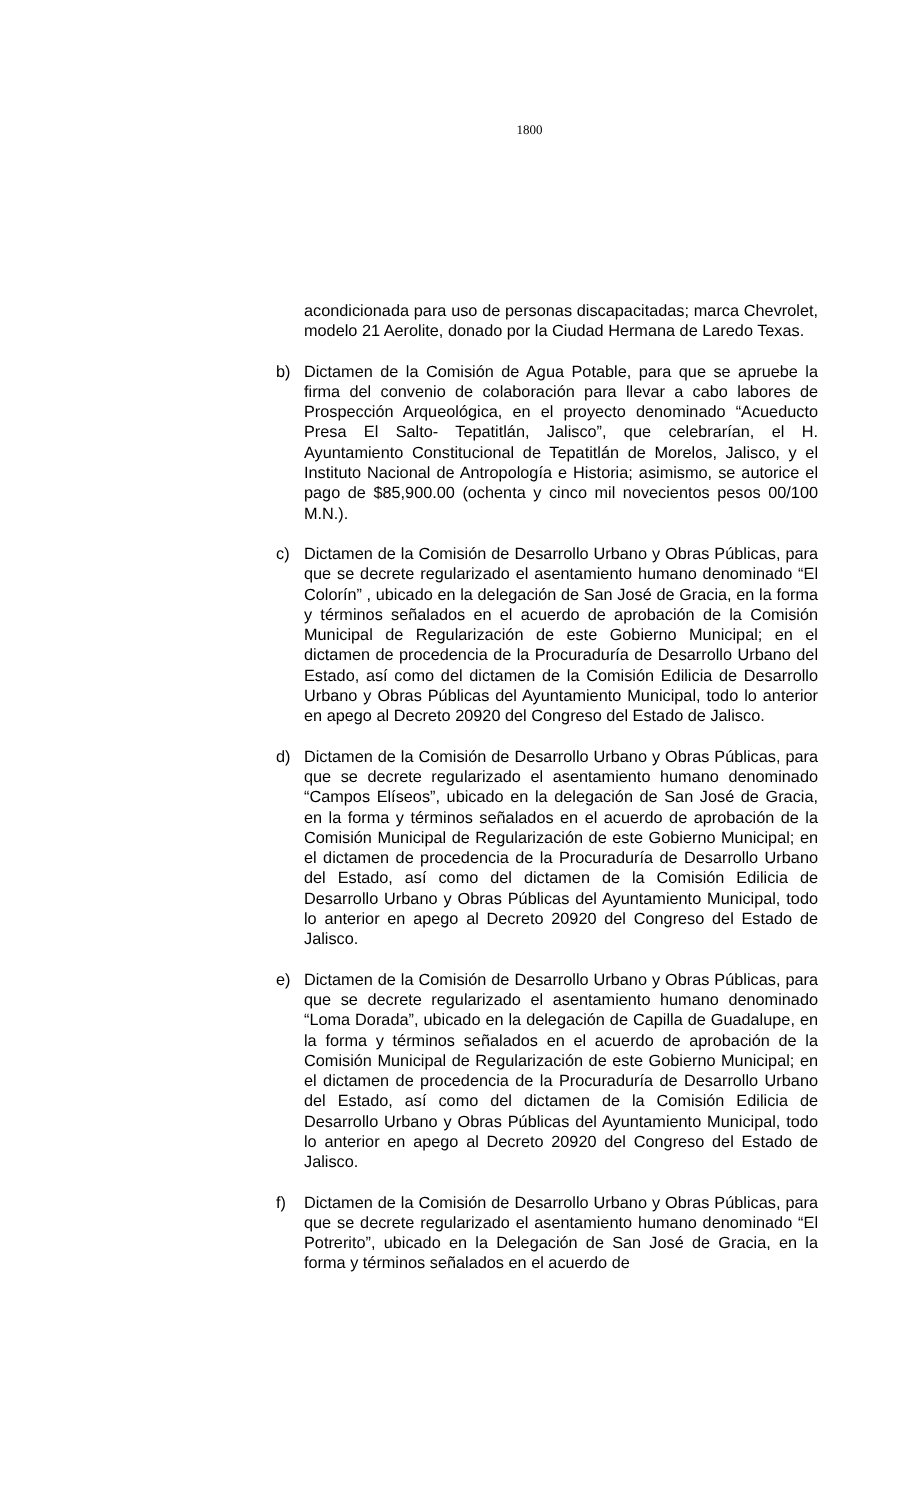1800
acondicionada para uso de personas discapacitadas; marca Chevrolet, modelo 21 Aerolite, donado por la Ciudad Hermana de Laredo Texas.
b) Dictamen de la Comisión de Agua Potable, para que se apruebe la firma del convenio de colaboración para llevar a cabo labores de Prospección Arqueológica, en el proyecto denominado “Acueducto Presa El Salto- Tepatitlán, Jalisco”, que celebrarían, el H. Ayuntamiento Constitucional de Tepatitlán de Morelos, Jalisco, y el Instituto Nacional de Antropología e Historia; asimismo, se autorice el pago de $85,900.00 (ochenta y cinco mil novecientos pesos 00/100 M.N.).
c) Dictamen de la Comisión de Desarrollo Urbano y Obras Públicas, para que se decrete regularizado el asentamiento humano denominado “El Colorín” , ubicado en la delegación de San José de Gracia, en la forma y términos señalados en el acuerdo de aprobación de la Comisión Municipal de Regularización de este Gobierno Municipal; en el dictamen de procedencia de la Procuraduría de Desarrollo Urbano del Estado, así como del dictamen de la Comisión Edilicia de Desarrollo Urbano y Obras Públicas del Ayuntamiento Municipal, todo lo anterior en apego al Decreto 20920 del Congreso del Estado de Jalisco.
d) Dictamen de la Comisión de Desarrollo Urbano y Obras Públicas, para que se decrete regularizado el asentamiento humano denominado “Campos Elíseos”, ubicado en la delegación de San José de Gracia, en la forma y términos señalados en el acuerdo de aprobación de la Comisión Municipal de Regularización de este Gobierno Municipal; en el dictamen de procedencia de la Procuraduría de Desarrollo Urbano del Estado, así como del dictamen de la Comisión Edilicia de Desarrollo Urbano y Obras Públicas del Ayuntamiento Municipal, todo lo anterior en apego al Decreto 20920 del Congreso del Estado de Jalisco.
e) Dictamen de la Comisión de Desarrollo Urbano y Obras Públicas, para que se decrete regularizado el asentamiento humano denominado “Loma Dorada”, ubicado en la delegación de Capilla de Guadalupe, en la forma y términos señalados en el acuerdo de aprobación de la Comisión Municipal de Regularización de este Gobierno Municipal; en el dictamen de procedencia de la Procuraduría de Desarrollo Urbano del Estado, así como del dictamen de la Comisión Edilicia de Desarrollo Urbano y Obras Públicas del Ayuntamiento Municipal, todo lo anterior en apego al Decreto 20920 del Congreso del Estado de Jalisco.
f) Dictamen de la Comisión de Desarrollo Urbano y Obras Públicas, para que se decrete regularizado el asentamiento humano denominado “El Potrerito”, ubicado en la Delegación de San José de Gracia, en la forma y términos señalados en el acuerdo de